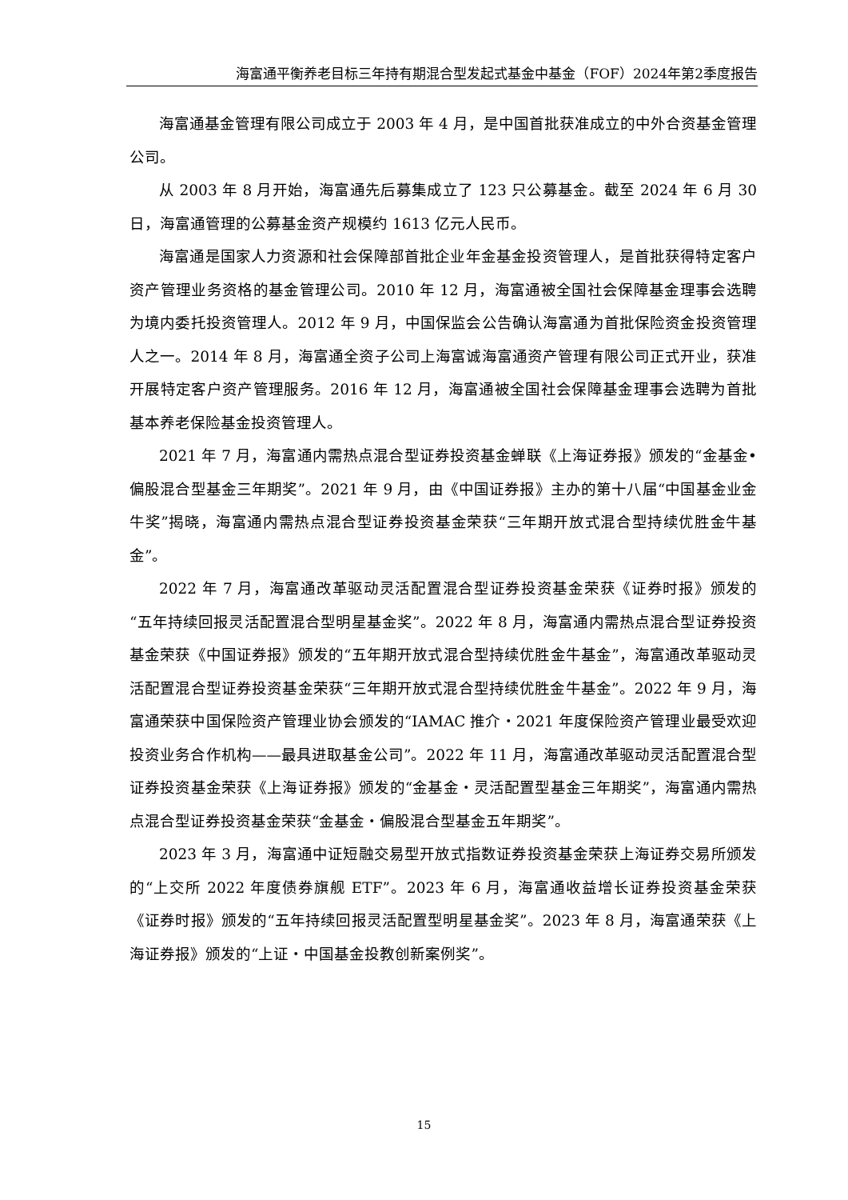海富通平衡养老目标三年持有期混合型发起式基金中基金（FOF）2024年第2季度报告
海富通基金管理有限公司成立于 2003 年 4 月，是中国首批获准成立的中外合资基金管理公司。
从 2003 年 8 月开始，海富通先后募集成立了 123 只公募基金。截至 2024 年 6 月 30 日，海富通管理的公募基金资产规模约 1613 亿元人民币。
海富通是国家人力资源和社会保障部首批企业年金基金投资管理人，是首批获得特定客户资产管理业务资格的基金管理公司。2010 年 12 月，海富通被全国社会保障基金理事会选聘为境内委托投资管理人。2012 年 9 月，中国保监会公告确认海富通为首批保险资金投资管理人之一。2014 年 8 月，海富通全资子公司上海富诚海富通资产管理有限公司正式开业，获准开展特定客户资产管理服务。2016 年 12 月，海富通被全国社会保障基金理事会选聘为首批基本养老保险基金投资管理人。
2021 年 7 月，海富通内需热点混合型证券投资基金蝉联《上海证券报》颁发的“金基金•偏股混合型基金三年期奖”。2021 年 9 月，由《中国证券报》主办的第十八届“中国基金业金牛奖”揭晓，海富通内需热点混合型证券投资基金荣获“三年期开放式混合型持续优胜金牛基金”。
2022 年 7 月，海富通改革驱动灵活配置混合型证券投资基金荣获《证券时报》颁发的“五年持续回报灵活配置混合型明星基金奖”。2022 年 8 月，海富通内需热点混合型证券投资基金荣获《中国证券报》颁发的“五年期开放式混合型持续优胜金牛基金”，海富通改革驱动灵活配置混合型证券投资基金荣获“三年期开放式混合型持续优胜金牛基金”。2022 年 9 月，海富通荣获中国保险资产管理业协会颁发的“IAMAC 推介・2021 年度保险资产管理业最受欢迎投资业务合作机构——最具进取基金公司”。2022 年 11 月，海富通改革驱动灵活配置混合型证券投资基金荣获《上海证券报》颁发的“金基金・灵活配置型基金三年期奖”，海富通内需热点混合型证券投资基金荣获“金基金・偏股混合型基金五年期奖”。
2023 年 3 月，海富通中证短融交易型开放式指数证券投资基金荣获上海证券交易所颁发的“上交所 2022 年度债券旗舰 ETF”。2023 年 6 月，海富通收益增长证券投资基金荣获《证券时报》颁发的“五年持续回报灵活配置型明星基金奖”。2023 年 8 月，海富通荣获《上海证券报》颁发的“上证・中国基金投教创新案例奖”。
15